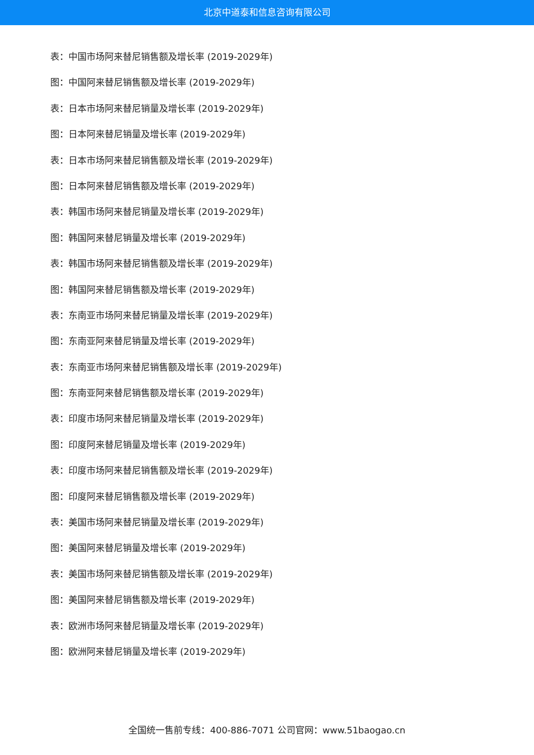北京中道泰和信息咨询有限公司
表：中国市场阿来替尼销售额及增长率 (2019-2029年)
图：中国阿来替尼销售额及增长率 (2019-2029年)
表：日本市场阿来替尼销量及增长率 (2019-2029年)
图：日本阿来替尼销量及增长率 (2019-2029年)
表：日本市场阿来替尼销售额及增长率 (2019-2029年)
图：日本阿来替尼销售额及增长率 (2019-2029年)
表：韩国市场阿来替尼销量及增长率 (2019-2029年)
图：韩国阿来替尼销量及增长率 (2019-2029年)
表：韩国市场阿来替尼销售额及增长率 (2019-2029年)
图：韩国阿来替尼销售额及增长率 (2019-2029年)
表：东南亚市场阿来替尼销量及增长率 (2019-2029年)
图：东南亚阿来替尼销量及增长率 (2019-2029年)
表：东南亚市场阿来替尼销售额及增长率 (2019-2029年)
图：东南亚阿来替尼销售额及增长率 (2019-2029年)
表：印度市场阿来替尼销量及增长率 (2019-2029年)
图：印度阿来替尼销量及增长率 (2019-2029年)
表：印度市场阿来替尼销售额及增长率 (2019-2029年)
图：印度阿来替尼销售额及增长率 (2019-2029年)
表：美国市场阿来替尼销量及增长率 (2019-2029年)
图：美国阿来替尼销量及增长率 (2019-2029年)
表：美国市场阿来替尼销售额及增长率 (2019-2029年)
图：美国阿来替尼销售额及增长率 (2019-2029年)
表：欧洲市场阿来替尼销量及增长率 (2019-2029年)
图：欧洲阿来替尼销量及增长率 (2019-2029年)
全国统一售前专线：400-886-7071 公司官网：www.51baogao.cn